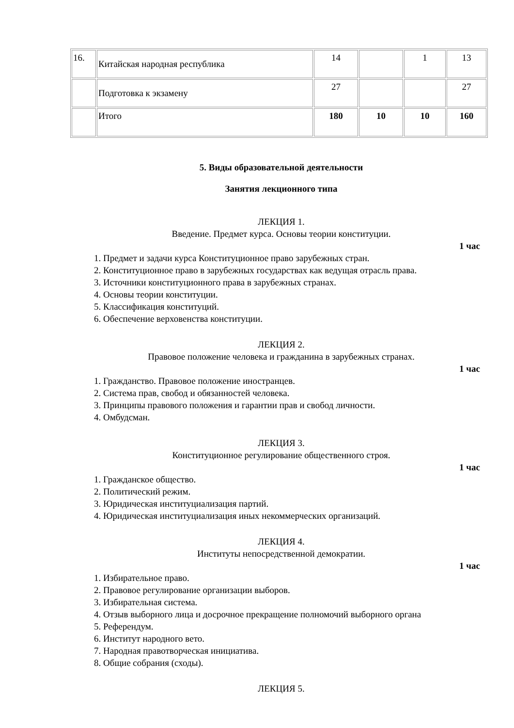| 16. | Китайская народная республика | 14 | | 1 | 13 |
| | Подготовка к экзамену | 27 | | | 27 |
| | Итого | 180 | 10 | 10 | 160 |
5. Виды образовательной деятельности
Занятия лекционного типа
ЛЕКЦИЯ 1.
Введение. Предмет курса. Основы теории конституции.
1 час
1. Предмет и задачи курса Конституционное право зарубежных стран.
2. Конституционное право в зарубежных государствах как ведущая отрасль права.
3. Источники конституционного права в зарубежных странах.
4. Основы теории конституции.
5. Классификация конституций.
6. Обеспечение верховенства конституции.
ЛЕКЦИЯ 2.
Правовое положение человека и гражданина в зарубежных странах.
1 час
1. Гражданство. Правовое положение иностранцев.
2. Система прав, свобод и обязанностей человека.
3. Принципы правового положения и гарантии прав и свобод личности.
4. Омбудсман.
ЛЕКЦИЯ 3.
Конституционное регулирование общественного строя.
1 час
1. Гражданское общество.
2. Политический режим.
3. Юридическая институциализация партий.
4. Юридическая институциализация иных некоммерческих организаций.
ЛЕКЦИЯ 4.
Институты непосредственной демократии.
1 час
1. Избирательное право.
2. Правовое регулирование организации выборов.
3. Избирательная система.
4. Отзыв выборного лица и досрочное прекращение полномочий выборного органа
5. Референдум.
6. Институт народного вето.
7. Народная правотворческая инициатива.
8. Общие собрания (сходы).
ЛЕКЦИЯ 5.